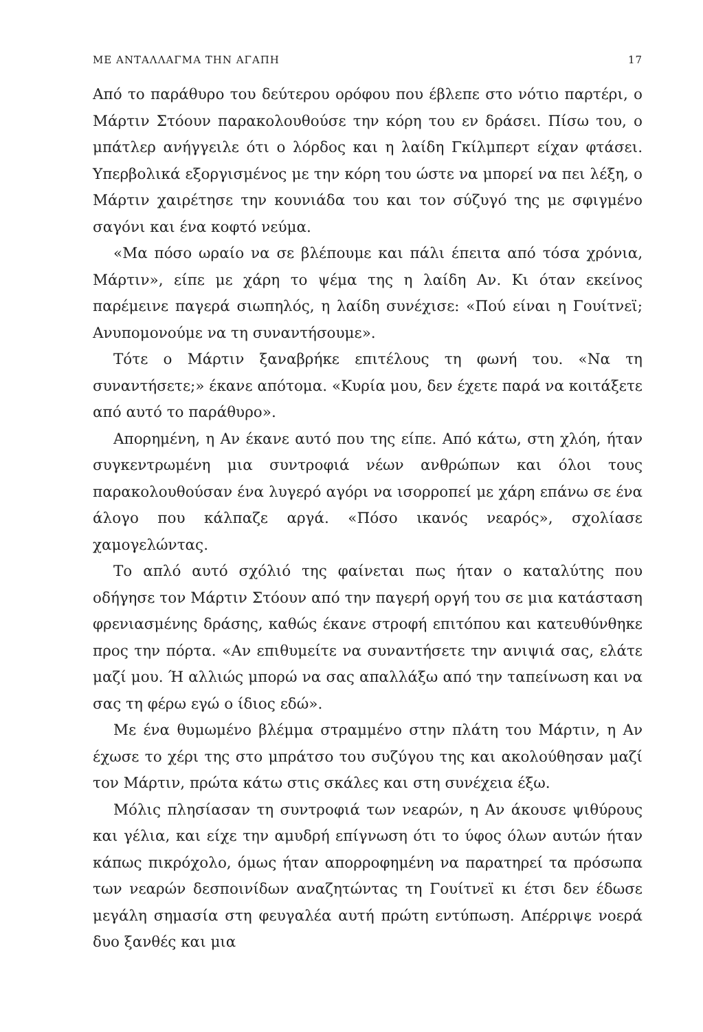ΜΕ ΑΝΤΑΛΛΑΓΜΑ ΤΗΝ ΑΓΑΠΗ 17
Από το παράθυρο του δεύτερου ορόφου που έβλεπε στο νότιο παρτέρι, ο Μάρτιν Στόουν παρακολουθούσε την κόρη του εν δράσει. Πίσω του, ο μπάτλερ ανήγγειλε ότι ο λόρδος και η λαίδη Γκίλμπερτ είχαν φτάσει. Υπερβολικά εξοργισμένος με την κόρη του ώστε να μπορεί να πει λέξη, ο Μάρτιν χαιρέτησε την κουνιάδα του και τον σύζυγό της με σφιγμένο σαγόνι και ένα κοφτό νεύμα.
«Μα πόσο ωραίο να σε βλέπουμε και πάλι έπειτα από τόσα χρόνια, Μάρτιν», είπε με χάρη το ψέμα της η λαίδη Αν. Κι όταν εκείνος παρέμεινε παγερά σιωπηλός, η λαίδη συνέχισε: «Πού είναι η Γουίτνεϊ; Ανυπομονούμε να τη συναντήσουμε».
Τότε ο Μάρτιν ξαναβρήκε επιτέλους τη φωνή του. «Να τη συναντήσετε;» έκανε απότομα. «Κυρία μου, δεν έχετε παρά να κοιτάξετε από αυτό το παράθυρο».
Απορημένη, η Αν έκανε αυτό που της είπε. Από κάτω, στη χλόη, ήταν συγκεντρωμένη μια συντροφιά νέων ανθρώπων και όλοι τους παρακολουθούσαν ένα λυγερό αγόρι να ισορροπεί με χάρη επάνω σε ένα άλογο που κάλπαζε αργά. «Πόσο ικανός νεαρός», σχολίασε χαμογελώντας.
Το απλό αυτό σχόλιό της φαίνεται πως ήταν ο καταλύτης που οδήγησε τον Μάρτιν Στόουν από την παγερή οργή του σε μια κατάσταση φρενιασμένης δράσης, καθώς έκανε στροφή επιτόπου και κατευθύνθηκε προς την πόρτα. «Αν επιθυμείτε να συναντήσετε την ανιψιά σας, ελάτε μαζί μου. Ή αλλιώς μπορώ να σας απαλλάξω από την ταπείνωση και να σας τη φέρω εγώ ο ίδιος εδώ».
Με ένα θυμωμένο βλέμμα στραμμένο στην πλάτη του Μάρτιν, η Αν έχωσε το χέρι της στο μπράτσο του συζύγου της και ακολούθησαν μαζί τον Μάρτιν, πρώτα κάτω στις σκάλες και στη συνέχεια έξω.
Μόλις πλησίασαν τη συντροφιά των νεαρών, η Αν άκουσε ψιθύρους και γέλια, και είχε την αμυδρή επίγνωση ότι το ύφος όλων αυτών ήταν κάπως πικρόχολο, όμως ήταν απορροφημένη να παρατηρεί τα πρόσωπα των νεαρών δεσποινίδων αναζητώντας τη Γουίτνεϊ κι έτσι δεν έδωσε μεγάλη σημασία στη φευγαλέα αυτή πρώτη εντύπωση. Απέρριψε νοερά δυο ξανθές και μια